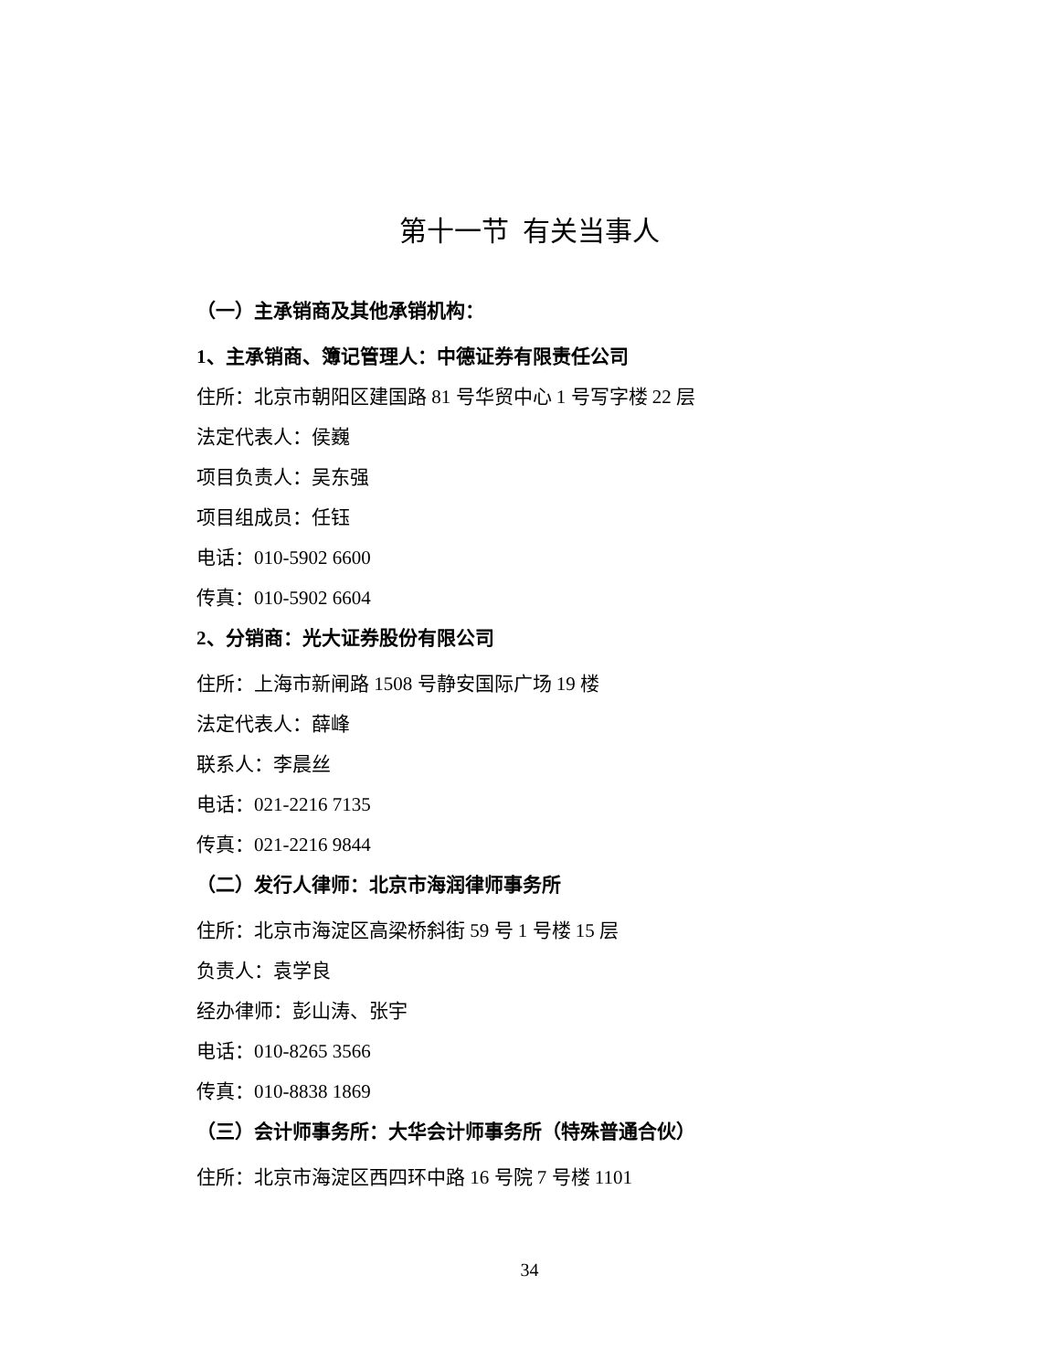第十一节 有关当事人
（一）主承销商及其他承销机构：
1、主承销商、簿记管理人：中德证券有限责任公司
住所：北京市朝阳区建国路 81 号华贸中心 1 号写字楼 22 层
法定代表人：侯巍
项目负责人：吴东强
项目组成员：任钰
电话：010-5902 6600
传真：010-5902 6604
2、分销商：光大证券股份有限公司
住所：上海市新闸路 1508 号静安国际广场 19 楼
法定代表人：薛峰
联系人：李晨丝
电话：021-2216 7135
传真：021-2216 9844
（二）发行人律师：北京市海润律师事务所
住所：北京市海淀区高梁桥斜街 59 号 1 号楼 15 层
负责人：袁学良
经办律师：彭山涛、张宇
电话：010-8265 3566
传真：010-8838 1869
（三）会计师事务所：大华会计师事务所（特殊普通合伙）
住所：北京市海淀区西四环中路 16 号院 7 号楼 1101
34